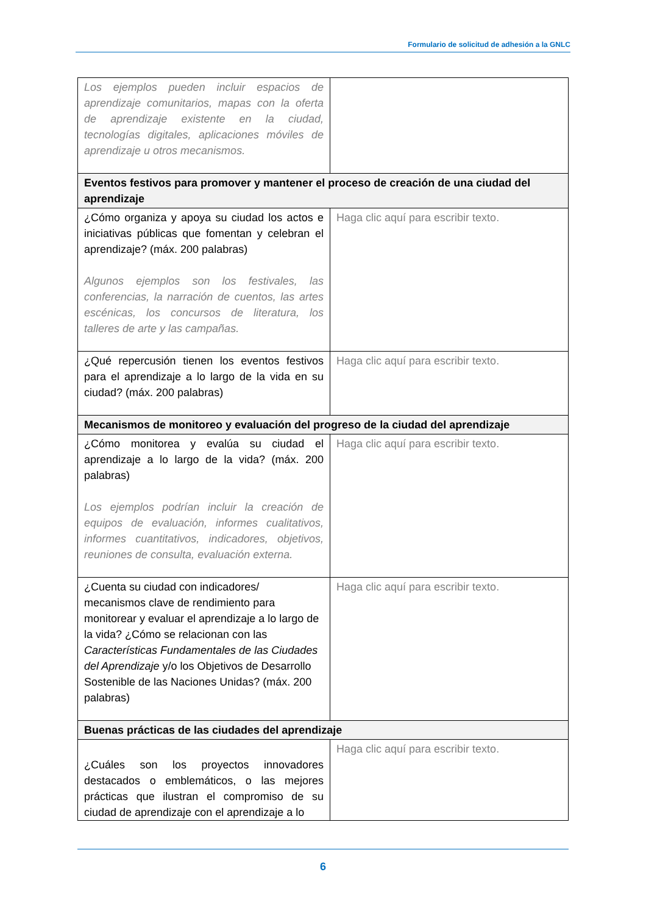Formulario de solicitud de adhesión a la GNLC
| Los ejemplos pueden incluir espacios de aprendizaje comunitarios, mapas con la oferta de aprendizaje existente en la ciudad, tecnologías digitales, aplicaciones móviles de aprendizaje u otros mecanismos. | |
| Eventos festivos para promover y mantener el proceso de creación de una ciudad del aprendizaje | |
| ¿Cómo organiza y apoya su ciudad los actos e iniciativas públicas que fomentan y celebran el aprendizaje? (máx. 200 palabras) Algunos ejemplos son los festivales, las conferencias, la narración de cuentos, las artes escénicas, los concursos de literatura, los talleres de arte y las campañas. | Haga clic aquí para escribir texto. |
| ¿Qué repercusión tienen los eventos festivos para el aprendizaje a lo largo de la vida en su ciudad? (máx. 200 palabras) | Haga clic aquí para escribir texto. |
| Mecanismos de monitoreo y evaluación del progreso de la ciudad del aprendizaje | |
| ¿Cómo monitorea y evalúa su ciudad el aprendizaje a lo largo de la vida? (máx. 200 palabras) Los ejemplos podrían incluir la creación de equipos de evaluación, informes cualitativos, informes cuantitativos, indicadores, objetivos, reuniones de consulta, evaluación externa. | Haga clic aquí para escribir texto. |
| ¿Cuenta su ciudad con indicadores/ mecanismos clave de rendimiento para monitorear y evaluar el aprendizaje a lo largo de la vida? ¿Cómo se relacionan con las Características Fundamentales de las Ciudades del Aprendizaje y/o los Objetivos de Desarrollo Sostenible de las Naciones Unidas? (máx. 200 palabras) | Haga clic aquí para escribir texto. |
| Buenas prácticas de las ciudades del aprendizaje | |
| ¿Cuáles son los proyectos innovadores destacados o emblemáticos, o las mejores prácticas que ilustran el compromiso de su ciudad de aprendizaje con el aprendizaje a lo | Haga clic aquí para escribir texto. |
6